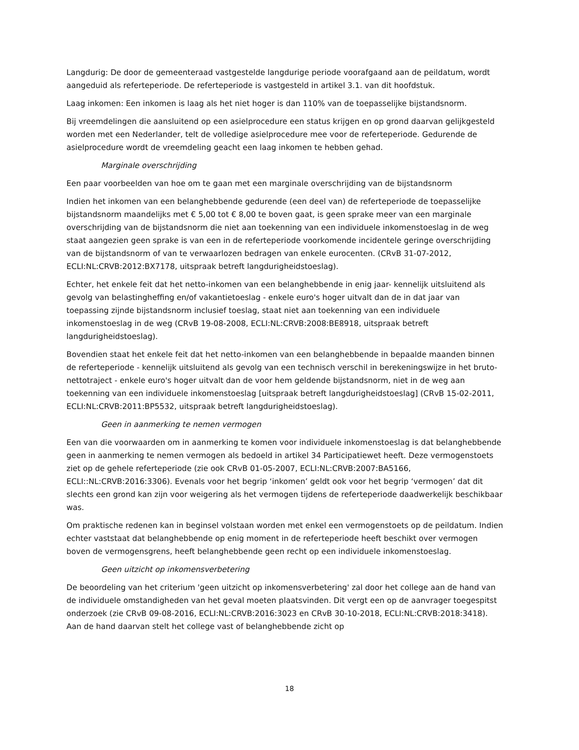Langdurig: De door de gemeenteraad vastgestelde langdurige periode voorafgaand aan de peildatum, wordt aangeduid als referteperiode. De referteperiode is vastgesteld in artikel 3.1. van dit hoofdstuk.
Laag inkomen: Een inkomen is laag als het niet hoger is dan 110% van de toepasselijke bijstandsnorm.
Bij vreemdelingen die aansluitend op een asielprocedure een status krijgen en op grond daarvan gelijkgesteld worden met een Nederlander, telt de volledige asielprocedure mee voor de referteperiode. Gedurende de asielprocedure wordt de vreemdeling geacht een laag inkomen te hebben gehad.
Marginale overschrijding
Een paar voorbeelden van hoe om te gaan met een marginale overschrijding van de bijstandsnorm
Indien het inkomen van een belanghebbende gedurende (een deel van) de referteperiode de toepasselijke bijstandsnorm maandelijks met € 5,00 tot € 8,00 te boven gaat, is geen sprake meer van een marginale overschrijding van de bijstandsnorm die niet aan toekenning van een individuele inkomenstoeslag in de weg staat aangezien geen sprake is van een in de referteperiode voorkomende incidentele geringe overschrijding van de bijstandsnorm of van te verwaarlozen bedragen van enkele eurocenten. (CRvB 31-07-2012, ECLI:NL:CRVB:2012:BX7178, uitspraak betreft langdurigheidstoeslag).
Echter, het enkele feit dat het netto-inkomen van een belanghebbende in enig jaar- kennelijk uitsluitend als gevolg van belastingheffing en/of vakantietoeslag - enkele euro's hoger uitvalt dan de in dat jaar van toepassing zijnde bijstandsnorm inclusief toeslag, staat niet aan toekenning van een individuele inkomenstoeslag in de weg (CRvB 19-08-2008, ECLI:NL:CRVB:2008:BE8918, uitspraak betreft langdurigheidstoeslag).
Bovendien staat het enkele feit dat het netto-inkomen van een belanghebbende in bepaalde maanden binnen de referteperiode - kennelijk uitsluitend als gevolg van een technisch verschil in berekeningswijze in het bruto-nettotraject - enkele euro's hoger uitvalt dan de voor hem geldende bijstandsnorm, niet in de weg aan toekenning van een individuele inkomenstoeslag [uitspraak betreft langdurigheidstoeslag] (CRvB 15-02-2011, ECLI:NL:CRVB:2011:BP5532, uitspraak betreft langdurigheidstoeslag).
Geen in aanmerking te nemen vermogen
Een van die voorwaarden om in aanmerking te komen voor individuele inkomenstoeslag is dat belanghebbende geen in aanmerking te nemen vermogen als bedoeld in artikel 34 Participatiewet heeft. Deze vermogenstoets ziet op de gehele referteperiode (zie ook CRvB 01-05-2007, ECLI:NL:CRVB:2007:BA5166, ECLI::NL:CRVB:2016:3306). Evenals voor het begrip ‘inkomen’ geldt ook voor het begrip ‘vermogen’ dat dit slechts een grond kan zijn voor weigering als het vermogen tijdens de referteperiode daadwerkelijk beschikbaar was.
Om praktische redenen kan in beginsel volstaan worden met enkel een vermogenstoets op de peildatum. Indien echter vaststaat dat belanghebbende op enig moment in de referteperiode heeft beschikt over vermogen boven de vermogensgrens, heeft belanghebbende geen recht op een individuele inkomenstoeslag.
Geen uitzicht op inkomensverbetering
De beoordeling van het criterium 'geen uitzicht op inkomensverbetering' zal door het college aan de hand van de individuele omstandigheden van het geval moeten plaatsvinden. Dit vergt een op de aanvrager toegespitst onderzoek (zie CRvB 09-08-2016, ECLI:NL:CRVB:2016:3023 en CRvB 30-10-2018, ECLI:NL:CRVB:2018:3418). Aan de hand daarvan stelt het college vast of belanghebbende zicht op
18